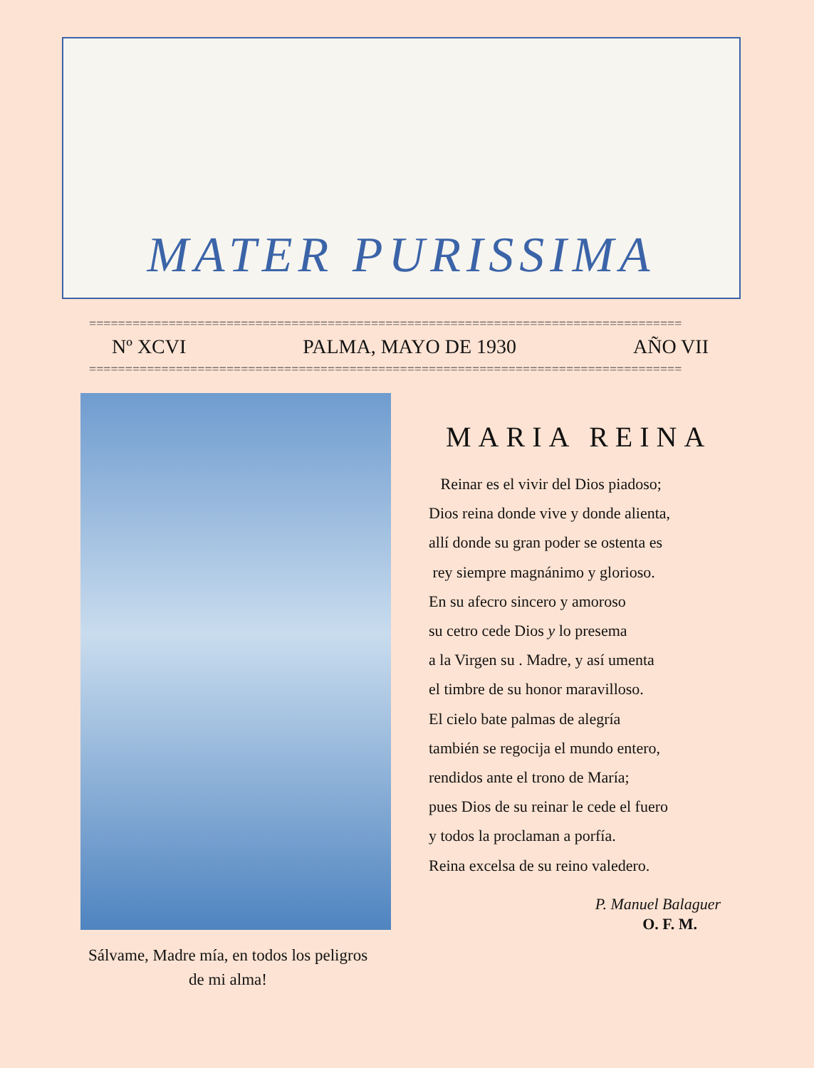MATER PURISSIMA
==================================================================================
Nº XCVI PALMA, MAYO DE 1930 AÑO VII
==================================================================================
Sálvame, Madre mía, en todos los peligros
de mi alma!
MARIA REINA
Reinar es el vivir del Dios piadoso;
Dios reina donde vive y donde alienta,
allí donde su gran poder se ostenta es
rey siempre magnánimo y glorioso.
En su afecro sincero y amoroso
su cetro cede Dios y lo presema
a la Virgen su . Madre, y así umenta
el timbre de su honor maravilloso.
El cielo bate palmas de alegría
también se regocija el mundo entero,
rendidos ante el trono de María;
pues Dios de su reinar le cede el fuero
y todos la proclaman a porfía.
Reina excelsa de su reino valedero.
P. Manuel Balaguer
O. F. M.